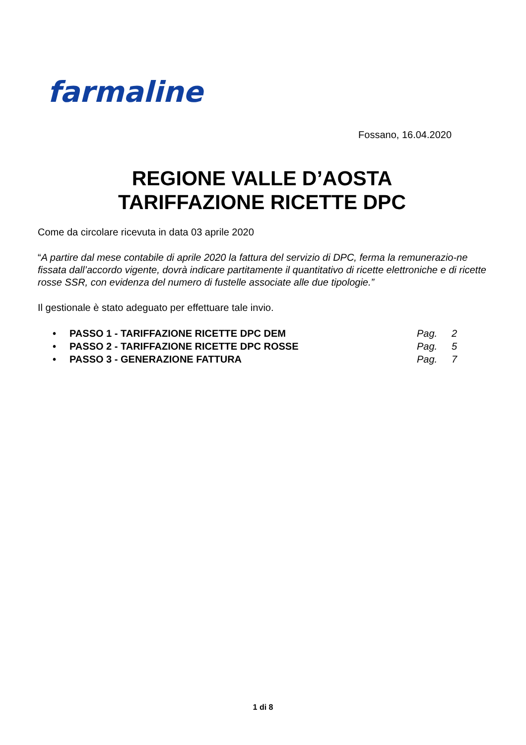farmaline
Fossano, 16.04.2020
REGIONE VALLE D’AOSTA
TARIFFAZIONE RICETTE DPC
Come da circolare ricevuta in data 03 aprile 2020
“A partire dal mese contabile di aprile 2020 la fattura del servizio di DPC, ferma la remunerazio-ne fissata dall’accordo vigente, dovrà indicare partitamente il quantitativo di ricette elettroniche e di ricette rosse SSR, con evidenza del numero di fustelle associate alle due tipologie.”
Il gestionale è stato adeguato per effettuare tale invio.
• PASSO 1 - TARIFFAZIONE RICETTE DPC DEM Pag. 2
• PASSO 2 - TARIFFAZIONE RICETTE DPC ROSSE Pag. 5
• PASSO 3 - GENERAZIONE FATTURA Pag. 7
1 di 8